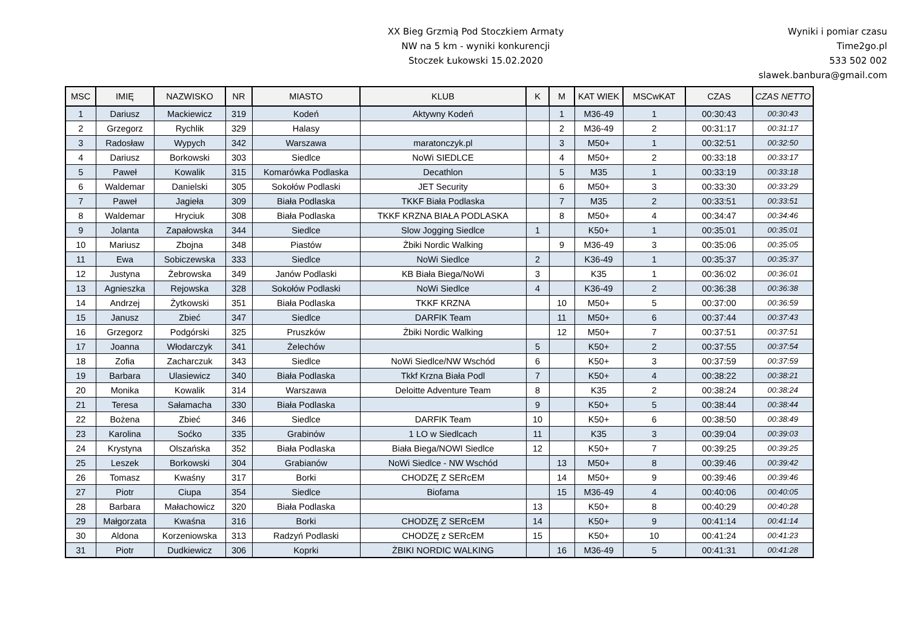XX Bieg Grzmią Pod Stoczkiem Armaty
NW na 5 km - wyniki konkurencji
Stoczek Łukowski 15.02.2020
Wyniki i pomiar czasu
Time2go.pl
533 502 002
slawek.banbura@gmail.com
| MSC | IMIĘ | NAZWISKO | NR | MIASTO | KLUB | K | M | KAT WIEK | MSCwKAT | CZAS | CZAS NETTO |
| --- | --- | --- | --- | --- | --- | --- | --- | --- | --- | --- | --- |
| 1 | Dariusz | Mackiewicz | 319 | Kodeń | Aktywny Kodeń | | 1 | M36-49 | 1 | 00:30:43 | 00:30:43 |
| 2 | Grzegorz | Rychlik | 329 | Halasy | | | 2 | M36-49 | 2 | 00:31:17 | 00:31:17 |
| 3 | Radosław | Wypych | 342 | Warszawa | maratonczyk.pl | | 3 | M50+ | 1 | 00:32:51 | 00:32:50 |
| 4 | Dariusz | Borkowski | 303 | Siedlce | NoWi SIEDLCE | | 4 | M50+ | 2 | 00:33:18 | 00:33:17 |
| 5 | Paweł | Kowalik | 315 | Komarówka Podlaska | Decathlon | | 5 | M35 | 1 | 00:33:19 | 00:33:18 |
| 6 | Waldemar | Danielski | 305 | Sokołów Podlaski | JET Security | | 6 | M50+ | 3 | 00:33:30 | 00:33:29 |
| 7 | Paweł | Jagieła | 309 | Biała Podlaska | TKKF Biała Podlaska | | 7 | M35 | 2 | 00:33:51 | 00:33:51 |
| 8 | Waldemar | Hryciuk | 308 | Biała Podlaska | TKKF KRZNA BIAŁA PODLASKA | | 8 | M50+ | 4 | 00:34:47 | 00:34:46 |
| 9 | Jolanta | Zapałowska | 344 | Siedlce | Slow Jogging Siedlce | 1 | | K50+ | 1 | 00:35:01 | 00:35:01 |
| 10 | Mariusz | Zbojna | 348 | Piastów | Żbiki Nordic Walking | | 9 | M36-49 | 3 | 00:35:06 | 00:35:05 |
| 11 | Ewa | Sobiczewska | 333 | Siedlce | NoWi Siedlce | 2 | | K36-49 | 1 | 00:35:37 | 00:35:37 |
| 12 | Justyna | Żebrowska | 349 | Janów Podlaski | KB Biała Biega/NoWi | 3 | | K35 | 1 | 00:36:02 | 00:36:01 |
| 13 | Agnieszka | Rejowska | 328 | Sokołów Podlaski | NoWi Siedlce | 4 | | K36-49 | 2 | 00:36:38 | 00:36:38 |
| 14 | Andrzej | Żytkowski | 351 | Biała Podlaska | TKKF KRZNA | | 10 | M50+ | 5 | 00:37:00 | 00:36:59 |
| 15 | Janusz | Zbieć | 347 | Siedlce | DARFIK Team | | 11 | M50+ | 6 | 00:37:44 | 00:37:43 |
| 16 | Grzegorz | Podgórski | 325 | Pruszków | Żbiki Nordic Walking | | 12 | M50+ | 7 | 00:37:51 | 00:37:51 |
| 17 | Joanna | Włodarczyk | 341 | Żelechów | | 5 | | K50+ | 2 | 00:37:55 | 00:37:54 |
| 18 | Zofia | Zacharczuk | 343 | Siedlce | NoWi Siedlce/NW Wschód | 6 | | K50+ | 3 | 00:37:59 | 00:37:59 |
| 19 | Barbara | Ulasiewicz | 340 | Biała Podlaska | Tkkf Krzna Biała Podl | 7 | | K50+ | 4 | 00:38:22 | 00:38:21 |
| 20 | Monika | Kowalik | 314 | Warszawa | Deloitte Adventure Team | 8 | | K35 | 2 | 00:38:24 | 00:38:24 |
| 21 | Teresa | Sałamacha | 330 | Biała Podlaska | | 9 | | K50+ | 5 | 00:38:44 | 00:38:44 |
| 22 | Bożena | Zbieć | 346 | Siedlce | DARFIK Team | 10 | | K50+ | 6 | 00:38:50 | 00:38:49 |
| 23 | Karolina | Soćko | 335 | Grabinów | 1 LO w Siedlcach | 11 | | K35 | 3 | 00:39:04 | 00:39:03 |
| 24 | Krystyna | Olszańska | 352 | Biała Podlaska | Biała Biega/NOWI Siedlce | 12 | | K50+ | 7 | 00:39:25 | 00:39:25 |
| 25 | Leszek | Borkowski | 304 | Grabianów | NoWi Siedlce - NW Wschód | | 13 | M50+ | 8 | 00:39:46 | 00:39:42 |
| 26 | Tomasz | Kwaśny | 317 | Borki | CHODZĘ Z SERcEM | | 14 | M50+ | 9 | 00:39:46 | 00:39:46 |
| 27 | Piotr | Ciupa | 354 | Siedlce | Biofama | | 15 | M36-49 | 4 | 00:40:06 | 00:40:05 |
| 28 | Barbara | Małachowicz | 320 | Biała Podlaska | | 13 | | K50+ | 8 | 00:40:29 | 00:40:28 |
| 29 | Małgorzata | Kwaśna | 316 | Borki | CHODZĘ Z SERcEM | 14 | | K50+ | 9 | 00:41:14 | 00:41:14 |
| 30 | Aldona | Korzeniowska | 313 | Radzyń Podlaski | CHODZĘ z SERcEM | 15 | | K50+ | 10 | 00:41:24 | 00:41:23 |
| 31 | Piotr | Dudkiewicz | 306 | Koprki | ŻBIKI NORDIC WALKING | | 16 | M36-49 | 5 | 00:41:31 | 00:41:28 |